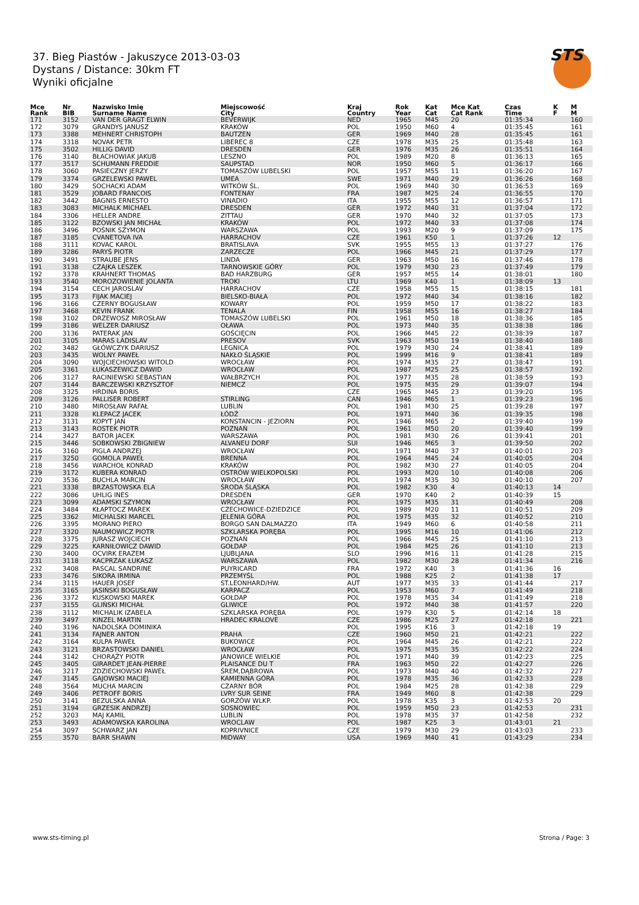37. Bieg Piastów - Jakuszyce 2013-03-03
Dystans / Distance: 30km FT
Wyniki oficjalne
STS
| Mce Rank | Nr BIB | Nazwisko Imię Surname Name | Miejscowość City | Kraj Country | Rok Year | Kat Cat | Mce Kat Cat Rank | Czas Time | K F | M M |
| --- | --- | --- | --- | --- | --- | --- | --- | --- | --- | --- |
| 171 | 3152 | VAN DER GRAGT ELWIN | BEVERWIJK | NED | 1965 | M45 | 20 | 01:35:34 | | 160 |
| 172 | 3079 | GRANDYS JANUSZ | KRAKÓW | POL | 1950 | M60 | 4 | 01:35:45 | | 161 |
| 173 | 3388 | MEHNERT CHRISTOPH | BAUTZEN | GER | 1969 | M40 | 28 | 01:35:45 | | 161 |
| 174 | 3318 | NOVAK PETR | LIBEREC 8 | CZE | 1978 | M35 | 25 | 01:35:48 | | 163 |
| 175 | 3502 | HILLIG DAVID | DRESDEN | GER | 1976 | M35 | 26 | 01:35:51 | | 164 |
| 176 | 3140 | BŁACHOWIAK JAKUB | LESZNO | POL | 1989 | M20 | 8 | 01:36:13 | | 165 |
| 177 | 3517 | SCHUMANN FREDDIE | SAUPSTAD | NOR | 1950 | M60 | 5 | 01:36:17 | | 166 |
| 178 | 3060 | PASIECZNY JERZY | TOMASZÓW LUBELSKI | POL | 1957 | M55 | 11 | 01:36:20 | | 167 |
| 179 | 3374 | GRZELEWSKI PAWEL | UMEA | SWE | 1971 | M40 | 29 | 01:36:26 | | 168 |
| 180 | 3429 | SOCHACKI ADAM | WITKÓW ŚL. | POL | 1969 | M40 | 30 | 01:36:53 | | 169 |
| 181 | 3529 | JOBARD FRANCOIS | FONTENAY | FRA | 1987 | M25 | 24 | 01:36:55 | | 170 |
| 182 | 3442 | BAGNIS ERNESTO | VINADIO | ITA | 1955 | M55 | 12 | 01:36:57 | | 171 |
| 183 | 3083 | MICHALK MICHAEL | DRESDEN | GER | 1972 | M40 | 31 | 01:37:04 | | 172 |
| 184 | 3306 | HELLER ANDRE | ZITTAU | GER | 1970 | M40 | 32 | 01:37:05 | | 173 |
| 185 | 3122 | BZOWSKI JAN MICHAŁ | KRAKÓW | POL | 1972 | M40 | 33 | 01:37:08 | | 174 |
| 186 | 3496 | POŚNIK SZYMON | WARSZAWA | POL | 1993 | M20 | 9 | 01:37:09 | | 175 |
| 187 | 3185 | CVANETOVA IVA | HARRACHOV | CZE | 1961 | K50 | 1 | 01:37:26 | 12 | |
| 188 | 3111 | KOVAC KAROL | BRATISLAVA | SVK | 1955 | M55 | 13 | 01:37:27 | | 176 |
| 189 | 3286 | PARYŚ PIOTR | ZARZECZE | POL | 1966 | M45 | 21 | 01:37:29 | | 177 |
| 190 | 3491 | STRAUBE JENS | LINDA | GER | 1963 | M50 | 16 | 01:37:46 | | 178 |
| 191 | 3138 | CZAJKA LESZEK | TARNOWSKIE GÓRY | POL | 1979 | M30 | 23 | 01:37:49 | | 179 |
| 192 | 3378 | KRAHNERT THOMAS | BAD HARZBURG | GER | 1957 | M55 | 14 | 01:38:01 | | 180 |
| 193 | 3540 | MOROZOWIENIE JOLANTA | TROKI | LTU | 1969 | K40 | 1 | 01:38:09 | 13 | |
| 194 | 3154 | CECH JAROSLAV | HARRACHOV | CZE | 1958 | M55 | 15 | 01:38:15 | | 181 |
| 195 | 3173 | FIJAK MACIEJ | BIELSKO-BIAŁA | POL | 1972 | M40 | 34 | 01:38:16 | | 182 |
| 196 | 3166 | CZERNY BOGUSŁAW | KOWARY | POL | 1959 | M50 | 17 | 01:38:22 | | 183 |
| 197 | 3468 | KEVIN FRANK | TENALA | FIN | 1958 | M55 | 16 | 01:38:27 | | 184 |
| 198 | 3102 | DRZEWOSZ MIROSŁAW | TOMASZÓW LUBELSKI | POL | 1961 | M50 | 18 | 01:38:36 | | 185 |
| 199 | 3186 | WELZER DARIUSZ | OŁAWA | POL | 1973 | M40 | 35 | 01:38:38 | | 186 |
| 200 | 3136 | PATERAK JAN | GOŚCIĘCIN | POL | 1966 | M45 | 22 | 01:38:39 | | 187 |
| 201 | 3105 | MARAS LADISLAV | PRESOV | SVK | 1963 | M50 | 19 | 01:38:40 | | 188 |
| 202 | 3482 | GŁÓWCZYK DARIUSZ | LEGNICA | POL | 1979 | M30 | 24 | 01:38:41 | | 189 |
| 203 | 3435 | WOLNY PAWEŁ | NAKŁO ŚLĄSKIE | POL | 1999 | M16 | 9 | 01:38:41 | | 189 |
| 204 | 3090 | WOJCIECHOWSKI WITOLD | WROCŁAW | POL | 1974 | M35 | 27 | 01:38:47 | | 191 |
| 205 | 3361 | ŁUKASZEWICZ DAWID | WROCŁAW | POL | 1987 | M25 | 25 | 01:38:57 | | 192 |
| 206 | 3127 | RACINIEWSKI SEBASTIAN | WAŁBRZYCH | POL | 1977 | M35 | 28 | 01:38:59 | | 193 |
| 207 | 3144 | BARCZEWSKI KRZYSZTOF | NIEMCZ | POL | 1975 | M35 | 29 | 01:39:07 | | 194 |
| 208 | 3325 | HRDINA BORIS | | CZE | 1965 | M45 | 23 | 01:39:20 | | 195 |
| 209 | 3126 | PALLISER ROBERT | STIRLING | CAN | 1946 | M65 | 1 | 01:39:23 | | 196 |
| 210 | 3480 | MIROSŁAW RAFAŁ | LUBLIN | POL | 1981 | M30 | 25 | 01:39:28 | | 197 |
| 211 | 3328 | KLEPACZ JACEK | ŁÓDŹ | POL | 1971 | M40 | 36 | 01:39:35 | | 198 |
| 212 | 3131 | KOPYT JAN | KONSTANCIN - JEZIORN | POL | 1946 | M65 | 2 | 01:39:40 | | 199 |
| 213 | 3143 | ROSTEK PIOTR | POZNAŃ | POL | 1961 | M50 | 20 | 01:39:40 | | 199 |
| 214 | 3427 | BATOR JACEK | WARSZAWA | POL | 1981 | M30 | 26 | 01:39:41 | | 201 |
| 215 | 3446 | SOBKOWSKI ZBIGNIEW | ALVANEU DORF | SUI | 1946 | M65 | 3 | 01:39:50 | | 202 |
| 216 | 3160 | PIGLA ANDRZEJ | WROCŁAW | POL | 1971 | M40 | 37 | 01:40:01 | | 203 |
| 217 | 3250 | GOMOLA PAWEŁ | BRENNA | POL | 1964 | M45 | 24 | 01:40:05 | | 204 |
| 218 | 3456 | WARCHOŁ KONRAD | KRAKÓW | POL | 1982 | M30 | 27 | 01:40:05 | | 204 |
| 219 | 3172 | KUBERA KONRAD | OSTRÓW WIELKOPOLSKI | POL | 1993 | M20 | 10 | 01:40:08 | | 206 |
| 220 | 3536 | BUCHLA MARCIN | WROCŁAW | POL | 1974 | M35 | 30 | 01:40:10 | | 207 |
| 221 | 3338 | BRZASTOWSKA ELA | ŚRODA ŚLĄSKA | POL | 1982 | K30 | 4 | 01:40:13 | 14 | |
| 222 | 3086 | UHLIG INES | DRESDEN | GER | 1970 | K40 | 2 | 01:40:39 | 15 | |
| 223 | 3099 | ADAMSKI SZYMON | WROCŁAW | POL | 1975 | M35 | 31 | 01:40:49 | | 208 |
| 224 | 3484 | KŁAPTOCZ MAREK | CZECHOWICE-DZIEDZICE | POL | 1989 | M20 | 11 | 01:40:51 | | 209 |
| 225 | 3362 | MICHALSKI MARCEL | JELENIA GÓRA | POL | 1975 | M35 | 32 | 01:40:52 | | 210 |
| 226 | 3395 | MORANO PIERO | BORGO SAN DALMAZZO | ITA | 1949 | M60 | 6 | 01:40:58 | | 211 |
| 227 | 3320 | NAUMOWICZ PIOTR | SZKLARSKA PORĘBA | POL | 1995 | M16 | 10 | 01:41:06 | | 212 |
| 228 | 3375 | JURASZ WOJCIECH | POZNAŃ | POL | 1966 | M45 | 25 | 01:41:10 | | 213 |
| 229 | 3225 | KARNIŁOWICZ DAWID | GOŁDAP | POL | 1984 | M25 | 26 | 01:41:10 | | 213 |
| 230 | 3400 | OCVIRK ERAZEM | LJUBLJANA | SLO | 1996 | M16 | 11 | 01:41:28 | | 215 |
| 231 | 3118 | KACPRZAK ŁUKASZ | WARSZAWA | POL | 1982 | M30 | 28 | 01:41:34 | | 216 |
| 232 | 3408 | PASCAL SANDRINE | PUYRICARD | FRA | 1972 | K40 | 3 | 01:41:36 | 16 | |
| 233 | 3476 | SIKORA IRMINA | PRZEMYŚL | POL | 1988 | K25 | 2 | 01:41:38 | 17 | |
| 234 | 3115 | HAUER JOSEF | ST.LEONHARD/HW. | AUT | 1977 | M35 | 33 | 01:41:44 | | 217 |
| 235 | 3165 | JASIŃSKI BOGUSŁAW | KARPACZ | POL | 1953 | M60 | 7 | 01:41:49 | | 218 |
| 236 | 3372 | KUSKOWSKI MAREK | GOŁDAP | POL | 1978 | M35 | 34 | 01:41:49 | | 218 |
| 237 | 3155 | GLIŃSKI MICHAŁ | GLIWICE | POL | 1972 | M40 | 38 | 01:41:57 | | 220 |
| 238 | 3112 | MICHALIK IZABELA | SZKLARSKA PORĘBA | POL | 1979 | K30 | 5 | 01:42:14 | 18 | |
| 239 | 3497 | KINZEL MARTIN | HRADEC KRALOVE | CZE | 1986 | M25 | 27 | 01:42:18 | | 221 |
| 240 | 3196 | NADOLSKA DOMINIKA | | POL | 1995 | K16 | 3 | 01:42:18 | 19 | |
| 241 | 3134 | FAJNER ANTON | PRAHA | CZE | 1960 | M50 | 21 | 01:42:21 | | 222 |
| 242 | 3164 | KULPA PAWEŁ | BUKOWICE | POL | 1964 | M45 | 26 | 01:42:21 | | 222 |
| 243 | 3121 | BRZASTOWSKI DANIEL | WROCŁAW | POL | 1975 | M35 | 35 | 01:42:22 | | 224 |
| 244 | 3142 | CHORĄŻY PIOTR | JANOWICE WIELKIE | POL | 1971 | M40 | 39 | 01:42:23 | | 225 |
| 245 | 3405 | GIRARDET JEAN-PIERRE | PLAISANCE DU T | FRA | 1963 | M50 | 22 | 01:42:27 | | 226 |
| 246 | 3217 | ZDZIECHOWSKI PAWEŁ | ŚREM,DĄBROWA | POL | 1973 | M40 | 40 | 01:42:32 | | 227 |
| 247 | 3145 | GAJOWSKI MACIEJ | KAMIENNA GÓRA | POL | 1978 | M35 | 36 | 01:42:33 | | 228 |
| 248 | 3564 | MUCHA MARCIN | CZARNY BÓR | POL | 1984 | M25 | 28 | 01:42:38 | | 229 |
| 249 | 3406 | PETROFF BORIS | LVRY SUR SEINE | FRA | 1949 | M60 | 8 | 01:42:38 | | 229 |
| 250 | 3141 | BEZULSKA ANNA | GORZÓW WLKP. | POL | 1978 | K35 | 3 | 01:42:53 | 20 | |
| 251 | 3194 | GRZESIK ANDRZEJ | SOSNOWIEC | POL | 1959 | M50 | 23 | 01:42:53 | | 231 |
| 252 | 3203 | MAJ KAMIL | LUBLIN | POL | 1978 | M35 | 37 | 01:42:58 | | 232 |
| 253 | 3493 | ADAMOWSKA KAROLINA | WROCLAW | POL | 1987 | K25 | 3 | 01:43:01 | 21 | |
| 254 | 3097 | SCHWARZ JAN | KOPRIVNICE | CZE | 1979 | M30 | 29 | 01:43:03 | | 233 |
| 255 | 3570 | BARR SHAWN | MIDWAY | USA | 1969 | M40 | 41 | 01:43:29 | | 234 |
www.sts-timing.pl Strona / Page: 3